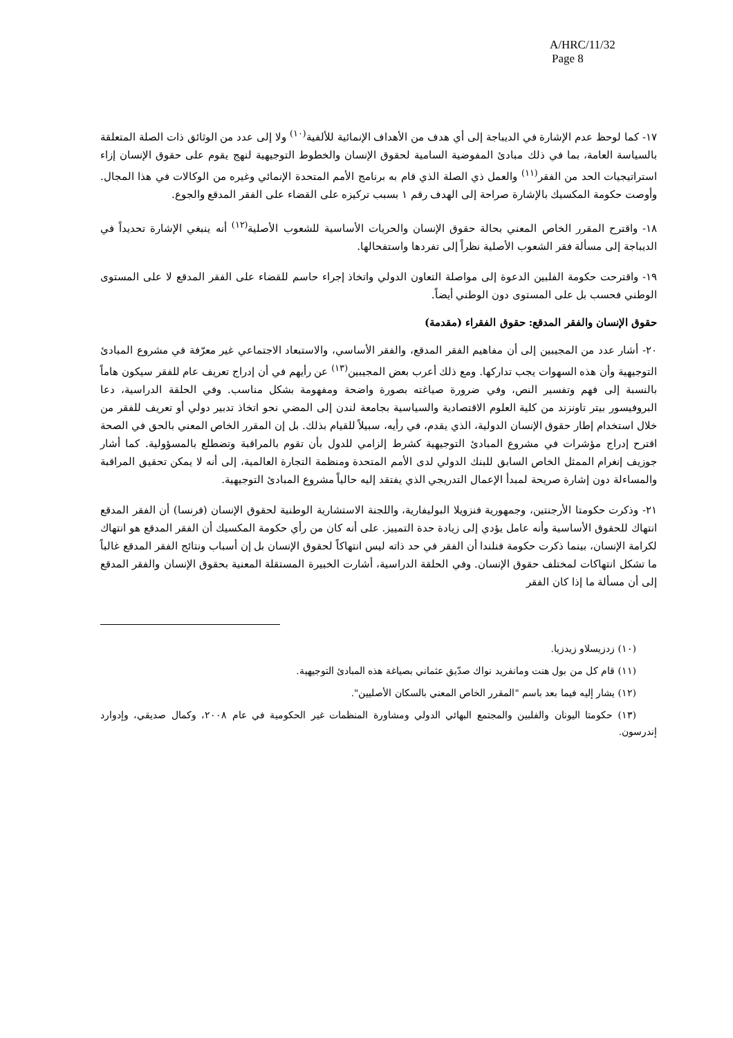A/HRC/11/32
Page 8
١٧- كما لوحظ عدم الإشارة في الديباجة إلى أي هدف من الأهداف الإنمائية للألفية<sup>(١٠)</sup> ولا إلى عدد من الوثائق ذات الصلة المتعلقة بالسياسة العامة، بما في ذلك مبادئ المفوضية السامية لحقوق الإنسان والخطوط التوجيهية لنهج يقوم على حقوق الإنسان إزاء استراتيجيات الحد من الفقر<sup>(١١)</sup> والعمل ذي الصلة الذي قام به برنامج الأمم المتحدة الإنمائي وغيره من الوكالات في هذا المجال. وأوصت حكومة المكسيك بالإشارة صراحة إلى الهدف رقم ١ بسبب تركيزه على القضاء على الفقر المدقع والجوع.
١٨- واقترح المقرر الخاص المعني بحالة حقوق الإنسان والحريات الأساسية للشعوب الأصلية<sup>(١٢)</sup> أنه ينبغي الإشارة تحديداً في الديباجة إلى مسألة فقر الشعوب الأصلية نظراً إلى تفردها واستفحالها.
١٩- واقترحت حكومة الفلبين الدعوة إلى مواصلة التعاون الدولي واتخاذ إجراء حاسم للقضاء على الفقر المدقع لا على المستوى الوطني فحسب بل على المستوى دون الوطني أيضاً.
حقوق الإنسان والفقر المدقع: حقوق الفقراء (مقدمة)
٢٠- أشار عدد من المجيبين إلى أن مفاهيم الفقر المدقع، والفقر الأساسي، والاستبعاد الاجتماعي غير معرّفة في مشروع المبادئ التوجيهية وأن هذه السهوات يجب تداركها. ومع ذلك أعرب بعض المجيبين<sup>(١٣)</sup> عن رأيهم في أن إدراج تعريف عام للفقر سيكون هاماً بالنسبة إلى فهم وتفسير النص، وفي ضرورة صياغته بصورة واضحة ومفهومة بشكل مناسب. وفي الحلقة الدراسية، دعا البروفيسور بيتر تاونزند من كلية العلوم الاقتصادية والسياسية بجامعة لندن إلى المضي نحو اتخاذ تدبير دولي أو تعريف للفقر من خلال استخدام إطار حقوق الإنسان الدولية، الذي يقدم، في رأيه، سبيلاً للقيام بذلك. بل إن المقرر الخاص المعني بالحق في الصحة اقترح إدراج مؤشرات في مشروع المبادئ التوجيهية كشرط إلزامي للدول بأن تقوم بالمراقبة وتضطلع بالمسؤولية. كما أشار جوزيف إنغرام الممثل الخاص السابق للبنك الدولي لدى الأمم المتحدة ومنظمة التجارة العالمية، إلى أنه لا يمكن تحقيق المراقبة والمساءلة دون إشارة صريحة لمبدأ الإعمال التدريجي الذي يفتقد إليه حالياً مشروع المبادئ التوجيهية.
٢١- وذكرت حكومتا الأرجنتين، وجمهورية فنزويلا البوليفارية، واللجنة الاستشارية الوطنية لحقوق الإنسان (فرنسا) أن الفقر المدقع انتهاك للحقوق الأساسية وأنه عامل يؤدي إلى زيادة حدة التمييز. على أنه كان من رأي حكومة المكسيك أن الفقر المدقع هو انتهاك لكرامة الإنسان، بينما ذكرت حكومة فنلندا أن الفقر في حد ذاته ليس انتهاكاً لحقوق الإنسان بل إن أسباب ونتائج الفقر المدقع غالباً ما تشكل انتهاكات لمختلف حقوق الإنسان. وفي الحلقة الدراسية، أشارت الخبيرة المستقلة المعنية بحقوق الإنسان والفقر المدقع إلى أن مسألة ما إذا كان الفقر
(١٠) زدزيسلاو زيدزيا.
(١١) قام كل من بول هنت ومانفريد نواك صدّيق عثماني بصياغة هذه المبادئ التوجيهية.
(١٢) يشار إليه فيما بعد باسم "المقرر الخاص المعني بالسكان الأصليين".
(١٣) حكومتا اليونان والفلبين والمجتمع البهائي الدولي ومشاورة المنظمات غير الحكومية في عام ٢٠٠٨، وكمال صديقي، وإدوارد إندرسون.